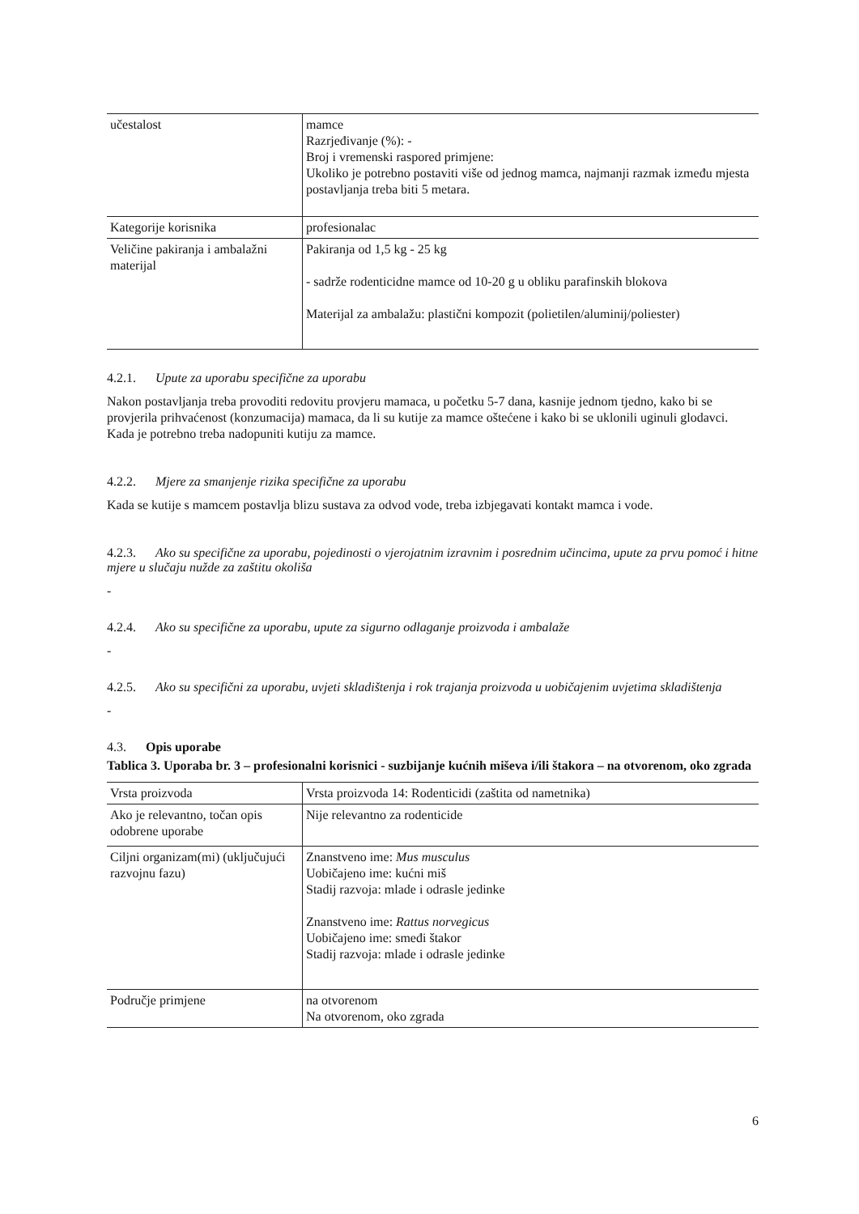| učestalost | mamce Razrjeđivanje (%): - Broj i vremenski raspored primjene: Ukoliko je potrebno postaviti više od jednog mamca, najmanji razmak između mjesta postavljanja treba biti 5 metara. |
| Kategorije korisnika | profesionalac |
| Veličine pakiranja i ambalažni materijal | Pakiranja od 1,5 kg - 25 kg - sadrže rodenticidne mamce od 10-20 g u obliku parafinskih blokova Materijal za ambalažu: plastični kompozit (polietilen/aluminij/poliester) |
4.2.1. Upute za uporabu specifične za uporabu
Nakon postavljanja treba provoditi redovitu provjeru mamaca, u početku 5-7 dana, kasnije jednom tjedno, kako bi se provjerila prihvaćenost (konzumacija) mamaca, da li su kutije za mamce oštećene i kako bi se uklonili uginuli glodavci. Kada je potrebno treba nadopuniti kutiju za mamce.
4.2.2. Mjere za smanjenje rizika specifične za uporabu
Kada se kutije s mamcem postavlja blizu sustava za odvod vode, treba izbjegavati kontakt mamca i vode.
4.2.3. Ako su specifične za uporabu, pojedinosti o vjerojatnim izravnim i posrednim učincima, upute za prvu pomoć i hitne mjere u slučaju nužde za zaštitu okoliša
-
4.2.4. Ako su specifične za uporabu, upute za sigurno odlaganje proizvoda i ambalaže
-
4.2.5. Ako su specifični za uporabu, uvjeti skladištenja i rok trajanja proizvoda u uobičajenim uvjetima skladištenja
-
4.3. Opis uporabe
Tablica 3. Uporaba br. 3 – profesionalni korisnici - suzbijanje kućnih miševa i/ili štakora – na otvorenom, oko zgrada
| Vrsta proizvoda | Vrsta proizvoda 14: Rodenticidi (zaštita od nametnika) |
| Ako je relevantno, točan opis odobrene uporabe | Nije relevantno za rodenticide |
| Ciljni organizam(mi) (uključujući razvojnu fazu) | Znanstveno ime: Mus musculus Uobičajeno ime: kućni miš Stadij razvoja: mlade i odrasle jedinke Znanstveno ime: Rattus norvegicus Uobičajeno ime: smeđi štakor Stadij razvoja: mlade i odrasle jedinke |
| Područje primjene | na otvorenom Na otvorenom, oko zgrada |
6